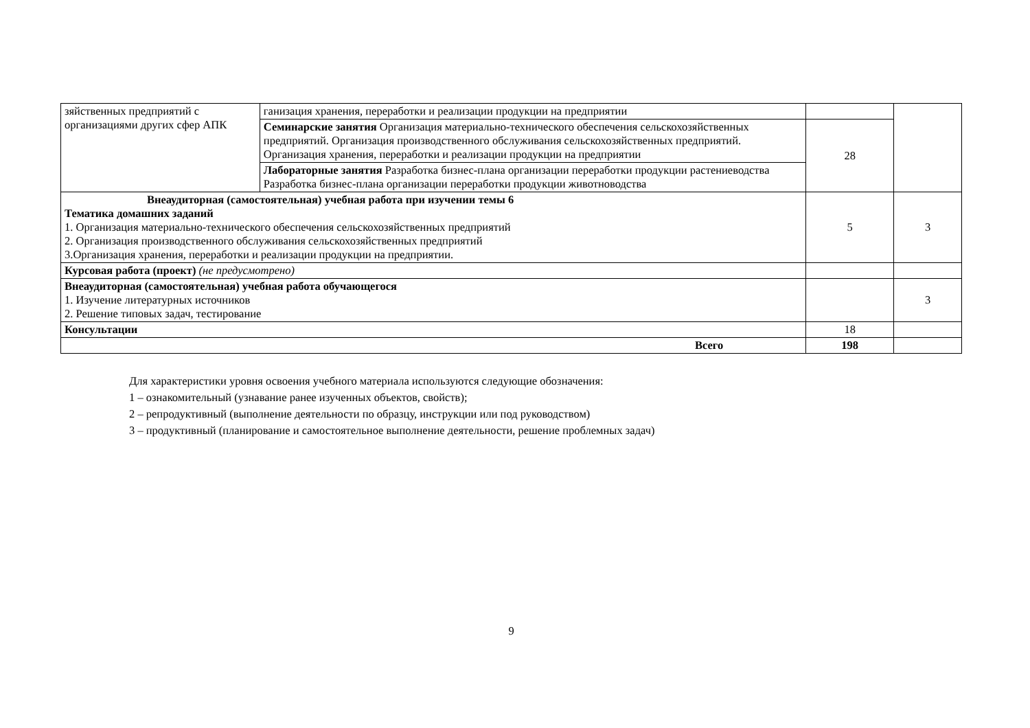| зяйственных предприятий с организациями других сфер АПК | ганизация хранения, переработки и реализации продукции на предприятии | | |
| | Семинарские занятия Организация материально-технического обеспечения сельскохозяйственных предприятий. Организация производственного обслуживания сельскохозяйственных предприятий. Организация хранения, переработки и реализации продукции на предприятии | 28 | |
| | Лабораторные занятия Разработка бизнес-плана организации переработки продукции растениеводства Разработка бизнес-плана организации переработки продукции животноводства | | |
| Внеаудиторная (самостоятельная) учебная работа при изучении темы 6 Тематика домашних заданий 1. Организация материально-технического обеспечения сельскохозяйственных предприятий 2. Организация производственного обслуживания сельскохозяйственных предприятий 3.Организация хранения, переработки и реализации продукции на предприятии. | | 5 | 3 |
| Курсовая работа (проект) (не предусмотрено) | | | |
| Внеаудиторная (самостоятельная) учебная работа обучающегося 1. Изучение литературных источников 2. Решение типовых задач, тестирование | | | 3 |
| Консультации | | 18 | |
| Всего | | 198 | |
Для характеристики уровня освоения учебного материала используются следующие обозначения:
1 – ознакомительный (узнавание ранее изученных объектов, свойств);
2 – репродуктивный (выполнение деятельности по образцу, инструкции или под руководством)
3 – продуктивный (планирование и самостоятельное выполнение деятельности, решение проблемных задач)
9